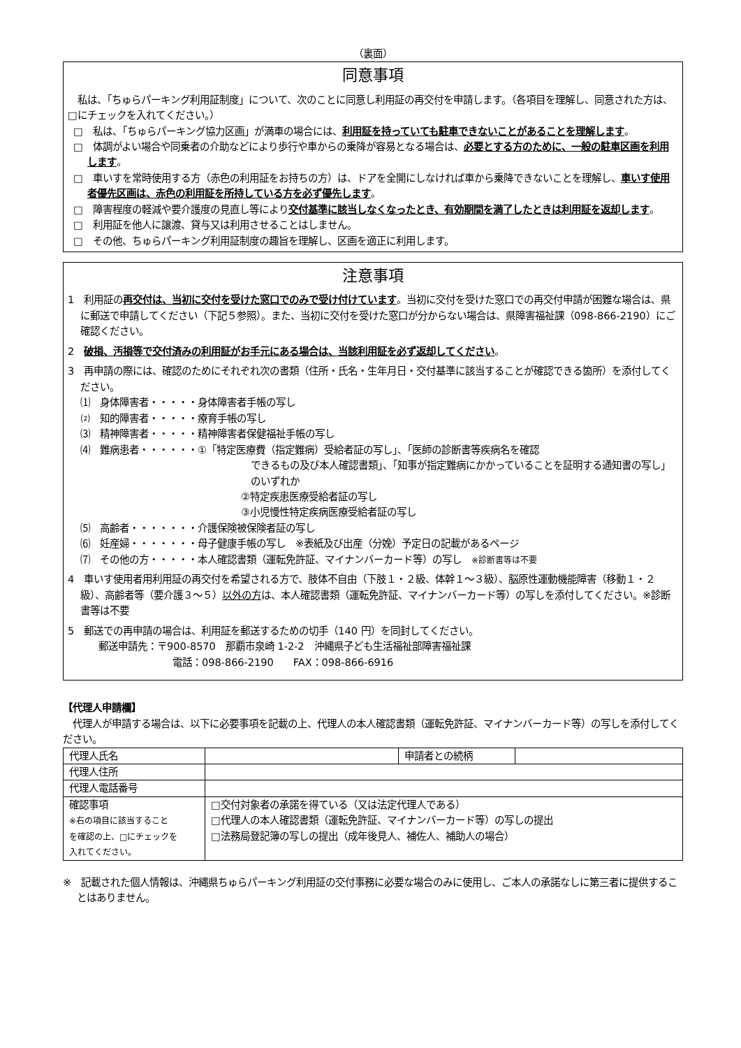（裏面）
同意事項
　私は、「ちゅらパーキング利用証制度」について、次のことに同意し利用証の再交付を申請します。（各項目を理解し、同意された方は、□にチェックを入れてください。）
□　私は、「ちゅらパーキング協力区画」が満車の場合には、利用証を持っていても駐車できないことがあることを理解します。
□　体調がよい場合や同乗者の介助などにより歩行や車からの乗降が容易となる場合は、必要とする方のために、一般の駐車区画を利用します。
□　車いすを常時使用する方（赤色の利用証をお持ちの方）は、ドアを全開にしなければ車から乗降できないことを理解し、車いす使用者優先区画は、赤色の利用証を所持している方を必ず優先します。
□　障害程度の軽減や要介護度の見直し等により交付基準に該当しなくなったとき、有効期間を満了したときは利用証を返却します。
□　利用証を他人に譲渡、貸与又は利用させることはしません。
□　その他、ちゅらパーキング利用証制度の趣旨を理解し、区画を適正に利用します。
注意事項
1　利用証の再交付は、当初に交付を受けた窓口でのみで受け付けています。当初に交付を受けた窓口での再交付申請が困難な場合は、県に郵送で申請してください（下記５参照）。また、当初に交付を受けた窓口が分からない場合は、県障害福祉課（098-866-2190）にご確認ください。
2　破損、汚損等で交付済みの利用証がお手元にある場合は、当該利用証を必ず返却してください。
3　再申請の際には、確認のためにそれぞれ次の書類（住所・氏名・生年月日・交付基準に該当することが確認できる箇所）を添付してください。
⑴　身体障害者・・・・・身体障害者手帳の写し
⑵　知的障害者・・・・・療育手帳の写し
⑶　精神障害者・・・・・精神障害者保健福祉手帳の写し
⑷　難病患者・・・・・・①「特定医療費（指定難病）受給者証の写し」、「医師の診断書等疾病名を確認
できるもの及び本人確認書類」、「知事が指定難病にかかっていることを証明する通知書の写し」のいずれか
②特定疾患医療受給者証の写し
③小児慢性特定疾病医療受給者証の写し
⑸　高齢者・・・・・・・介護保険被保険者証の写し
⑹　妊産婦・・・・・・・母子健康手帳の写し　※表紙及び出産（分娩）予定日の記載があるページ
⑺　その他の方・・・・・本人確認書類（運転免許証、マイナンバーカード等）の写し　※診断書等は不要
4　車いす使用者用利用証の再交付を希望される方で、肢体不自由（下肢１・２級、体幹１～３級）、脳原性運動機能障害（移動１・２級）、高齢者等（要介護３～５）以外の方は、本人確認書類（運転免許証、マイナンバーカード等）の写しを添付してください。※診断書等は不要
5　郵送での再申請の場合は、利用証を郵送するための切手（140 円）を同封してください。
郵送申請先：〒900-8570　那覇市泉崎 1-2-2　沖縄県子ども生活福祉部障害福祉課
電話：098-866-2190　　FAX：098-866-6916
【代理人申請欄】
　代理人が申請する場合は、以下に必要事項を記載の上、代理人の本人確認書類（運転免許証、マイナンバーカード等）の写しを添付してください。
| 代理人氏名 | | 申請者との続柄 | |
| 代理人住所 | | | |
| 代理人電話番号 | | | |
| 確認事項 ※右の項目に該当すること を確認の上、□にチェックを 入れてください。 | □交付対象者の承諾を得ている（又は法定代理人である） □代理人の本人確認書類（運転免許証、マイナンバーカード等）の写しの提出 □法務局登記簿の写しの提出（成年後見人、補佐人、補助人の場合） | | |
※　記載された個人情報は、沖縄県ちゅらパーキング利用証の交付事務に必要な場合のみに使用し、ご本人の承諾なしに第三者に提供することはありません。